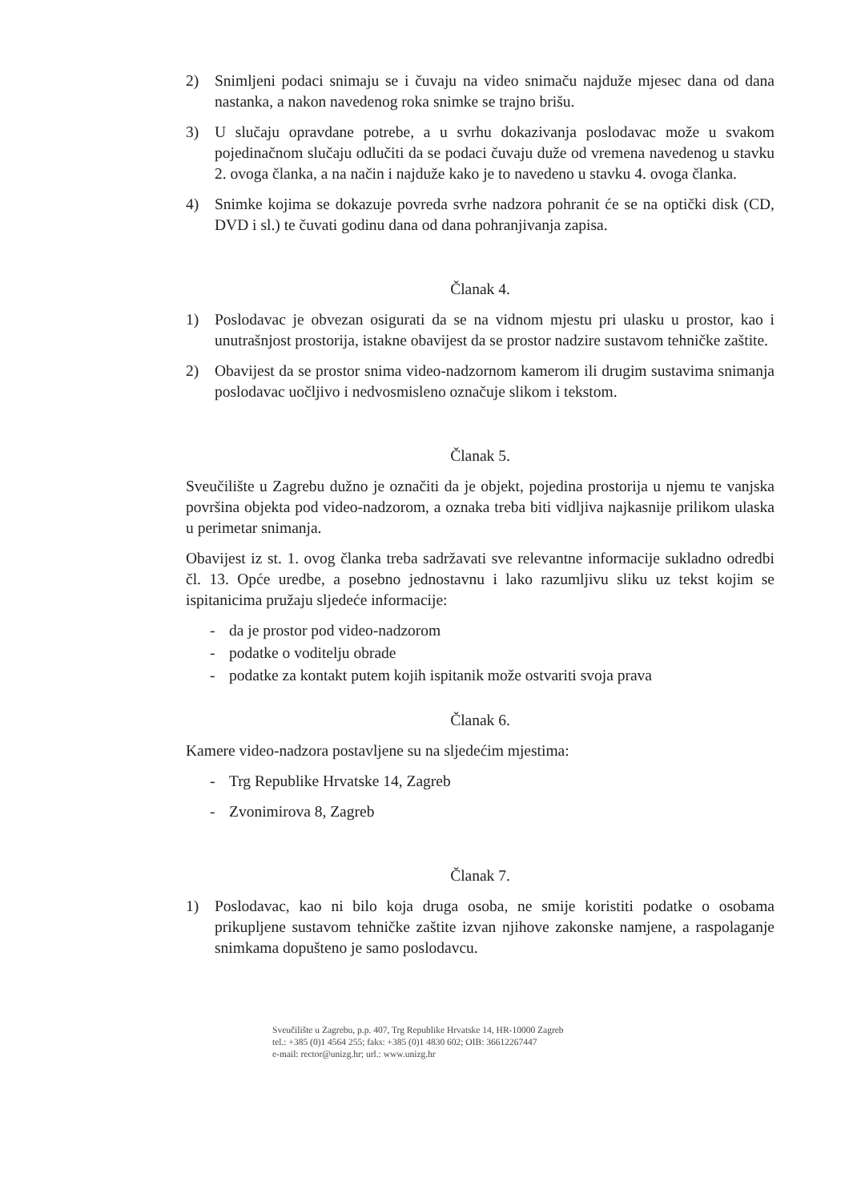2) Snimljeni podaci snimaju se i čuvaju na video snimaču najduže mjesec dana od dana nastanka, a nakon navedenog roka snimke se trajno brišu.
3) U slučaju opravdane potrebe, a u svrhu dokazivanja poslodavac može u svakom pojedinačnom slučaju odlučiti da se podaci čuvaju duže od vremena navedenog u stavku 2. ovoga članka, a na način i najduže kako je to navedeno u stavku 4. ovoga članka.
4) Snimke kojima se dokazuje povreda svrhe nadzora pohranit će se na optički disk (CD, DVD i sl.) te čuvati godinu dana od dana pohranjivanja zapisa.
Članak 4.
1) Poslodavac je obvezan osigurati da se na vidnom mjestu pri ulasku u prostor, kao i unutrašnjost prostorija, istakne obavijest da se prostor nadzire sustavom tehničke zaštite.
2) Obavijest da se prostor snima video-nadzornom kamerom ili drugim sustavima snimanja poslodavac uočljivo i nedvosmisleno označuje slikom i tekstom.
Članak 5.
Sveučilište u Zagrebu dužno je označiti da je objekt, pojedina prostorija u njemu te vanjska površina objekta pod video-nadzorom, a oznaka treba biti vidljiva najkasnije prilikom ulaska u perimetar snimanja.
Obavijest iz st. 1. ovog članka treba sadržavati sve relevantne informacije sukladno odredbi čl. 13. Opće uredbe, a posebno jednostavnu i lako razumljivu sliku uz tekst kojim se ispitanicima pružaju sljedeće informacije:
- da je prostor pod video-nadzorom
- podatke o voditelju obrade
- podatke za kontakt putem kojih ispitanik može ostvariti svoja prava
Članak 6.
Kamere video-nadzora postavljene su na sljedećim mjestima:
- Trg Republike Hrvatske 14, Zagreb
- Zvonimirova 8, Zagreb
Članak 7.
1) Poslodavac, kao ni bilo koja druga osoba, ne smije koristiti podatke o osobama prikupljene sustavom tehničke zaštite izvan njihove zakonske namjene, a raspolaganje snimkama dopušteno je samo poslodavcu.
Sveučilište u Zagrebu, p.p. 407, Trg Republike Hrvatske 14, HR-10000 Zagreb
tel.: +385 (0)1 4564 255; faks: +385 (0)1 4830 602; OIB: 36612267447
e-mail: rector@unizg.hr; url.: www.unizg.hr